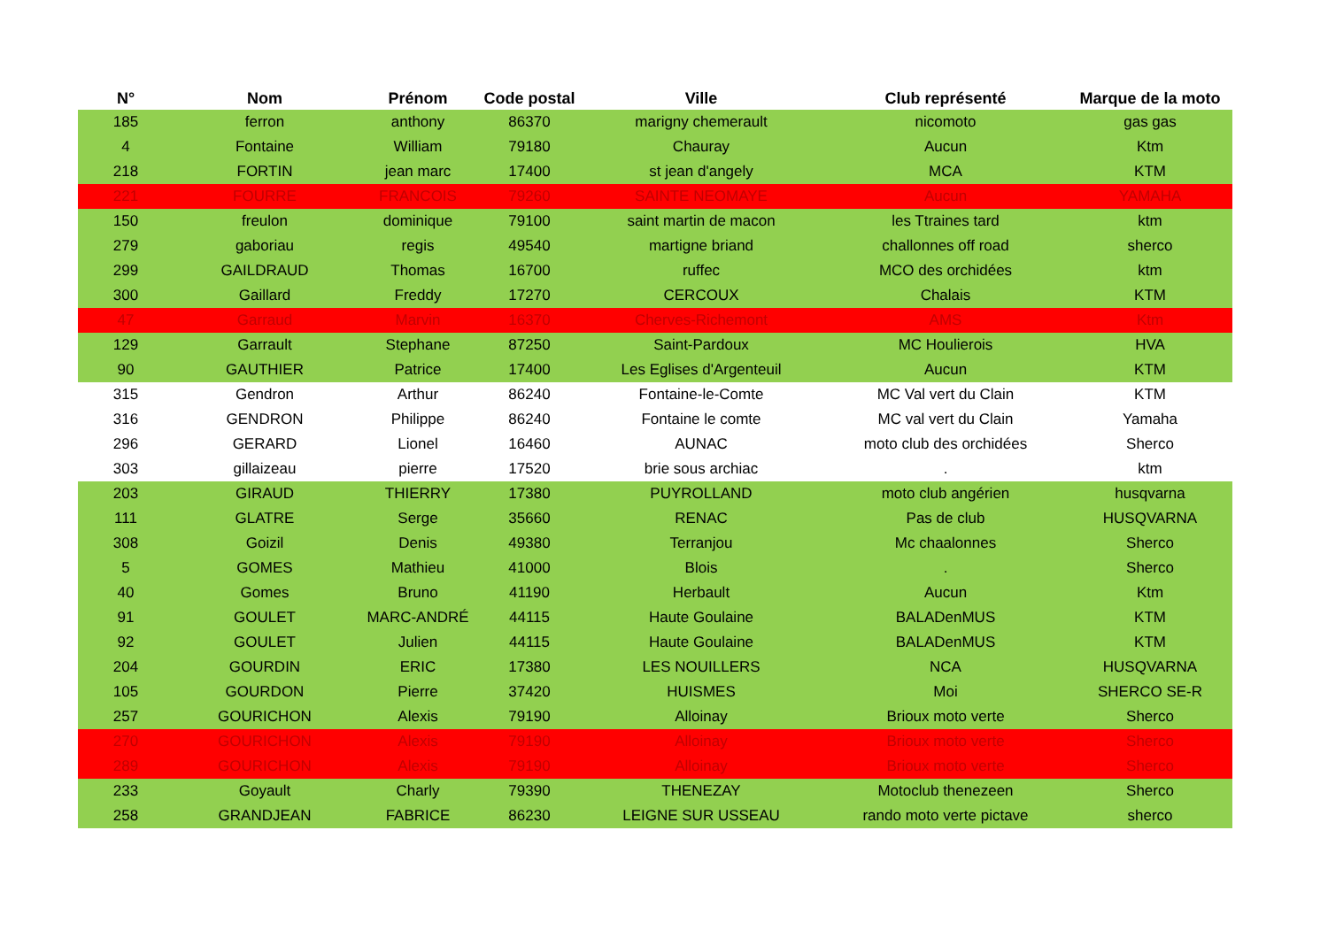| N° | Nom | Prénom | Code postal | Ville | Club représenté | Marque de la moto |
| --- | --- | --- | --- | --- | --- | --- |
| 185 | ferron | anthony | 86370 | marigny chemerault | nicomoto | gas gas |
| 4 | Fontaine | William | 79180 | Chauray | Aucun | Ktm |
| 218 | FORTIN | jean marc | 17400 | st jean d'angely | MCA | KTM |
| 221 | FOURRE | FRANCOIS | 79260 | SAINTE NEOMAYE | Aucun | YAMAHA |
| 150 | freulon | dominique | 79100 | saint martin de macon | les Ttraines tard | ktm |
| 279 | gaboriau | regis | 49540 | martigne briand | challonnes off road | sherco |
| 299 | GAILDRAUD | Thomas | 16700 | ruffec | MCO des orchidées | ktm |
| 300 | Gaillard | Freddy | 17270 | CERCOUX | Chalais | KTM |
| 47 | Garraud | Marvin | 16370 | Cherves-Richemont | AMS | Ktm |
| 129 | Garrault | Stephane | 87250 | Saint-Pardoux | MC Houlierois | HVA |
| 90 | GAUTHIER | Patrice | 17400 | Les Eglises d'Argenteuil | Aucun | KTM |
| 315 | Gendron | Arthur | 86240 | Fontaine-le-Comte | MC Val vert du Clain | KTM |
| 316 | GENDRON | Philippe | 86240 | Fontaine le comte | MC val vert du Clain | Yamaha |
| 296 | GERARD | Lionel | 16460 | AUNAC | moto club des orchidées | Sherco |
| 303 | gillaizeau | pierre | 17520 | brie sous archiac | . | ktm |
| 203 | GIRAUD | THIERRY | 17380 | PUYROLLAND | moto club angérien | husqvarna |
| 111 | GLATRE | Serge | 35660 | RENAC | Pas de club | HUSQVARNA |
| 308 | Goizil | Denis | 49380 | Terranjou | Mc chaalonnes | Sherco |
| 5 | GOMES | Mathieu | 41000 | Blois | . | Sherco |
| 40 | Gomes | Bruno | 41190 | Herbault | Aucun | Ktm |
| 91 | GOULET | MARC-ANDRÉ | 44115 | Haute Goulaine | BALADenMUS | KTM |
| 92 | GOULET | Julien | 44115 | Haute Goulaine | BALADenMUS | KTM |
| 204 | GOURDIN | ERIC | 17380 | LES NOUILLERS | NCA | HUSQVARNA |
| 105 | GOURDON | Pierre | 37420 | HUISMES | Moi | SHERCO SE-R |
| 257 | GOURICHON | Alexis | 79190 | Alloinay | Brioux moto verte | Sherco |
| 270 | GOURICHON | Alexis | 79190 | Alloinay | Brioux moto verte | Sherco |
| 289 | GOURICHON | Alexis | 79190 | Alloinay | Brioux moto verte | Sherco |
| 233 | Goyault | Charly | 79390 | THENEZAY | Motoclub thenezeen | Sherco |
| 258 | GRANDJEAN | FABRICE | 86230 | LEIGNE SUR USSEAU | rando moto verte pictave | sherco |